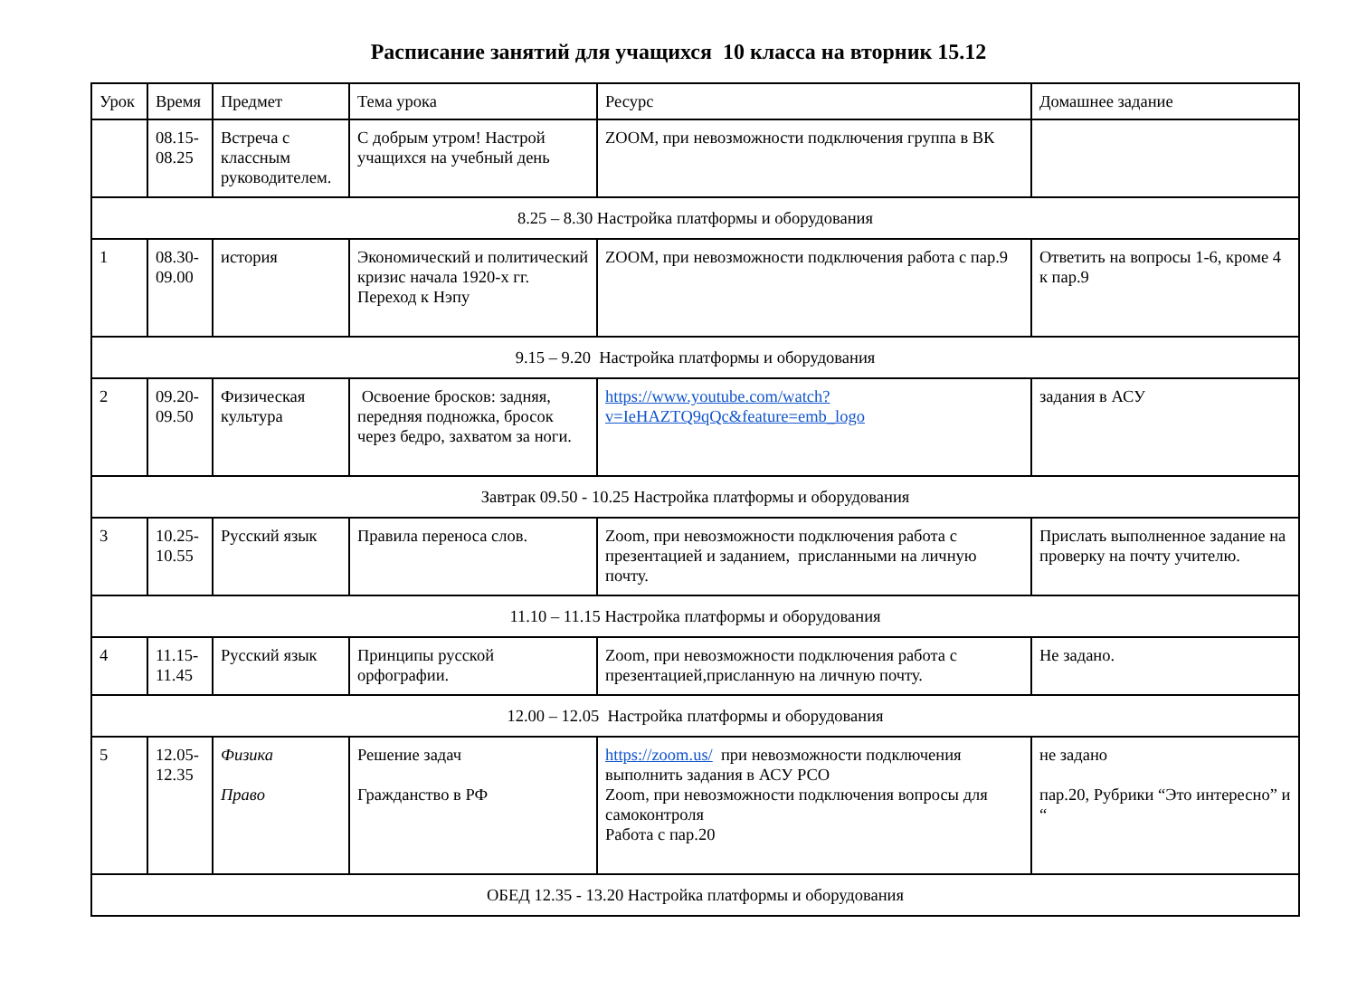Расписание занятий для учащихся 10 класса на вторник 15.12
| Урок | Время | Предмет | Тема урока | Ресурс | Домашнее задание |
| --- | --- | --- | --- | --- | --- |
| | 08.15- 08.25 | Встреча с классным руководителем. | С добрым утром! Настрой учащихся на учебный день | ZOOM, при невозможности подключения группа в ВК | |
| 8.25 – 8.30 Настройка платформы и оборудования | | | | | |
| 1 | 08.30- 09.00 | история | Экономический и политический кризис начала 1920-х гг. Переход к Нэпу | ZOOM, при невозможности подключения работа с пар.9 | Ответить на вопросы 1-6, кроме 4 к пар.9 |
| 9.15 – 9.20 Настройка платформы и оборудования | | | | | |
| 2 | 09.20- 09.50 | Физическая культура | Освоение бросков: задняя, передняя подножка, бросок через бедро, захватом за ноги. | https://www.youtube.com/watch?v=IeHAZTQ9qQc&feature=emb_logo | задания в АСУ |
| Завтрак 09.50 - 10.25 Настройка платформы и оборудования | | | | | |
| 3 | 10.25- 10.55 | Русский язык | Правила переноса слов. | Zoom, при невозможности подключения работа с презентацией и заданием, присланными на личную почту. | Прислать выполненное задание на проверку на почту учителю. |
| 11.10 – 11.15 Настройка платформы и оборудования | | | | | |
| 4 | 11.15- 11.45 | Русский язык | Принципы русской орфографии. | Zoom, при невозможности подключения работа с презентацией,присланную на личную почту. | Не задано. |
| 12.00 – 12.05 Настройка платформы и оборудования | | | | | |
| 5 | 12.05- 12.35 | Физика Право | Решение задач Гражданство в РФ | https://zoom.us/ при невозможности подключения выполнить задания в АСУ РСО Zoom, при невозможности подключения вопросы для самоконтроля Работа с пар.20 | не задано пар.20, Рубрики “Это интересно” и “ |
| ОБЕД 12.35 - 13.20 Настройка платформы и оборудования | | | | | |